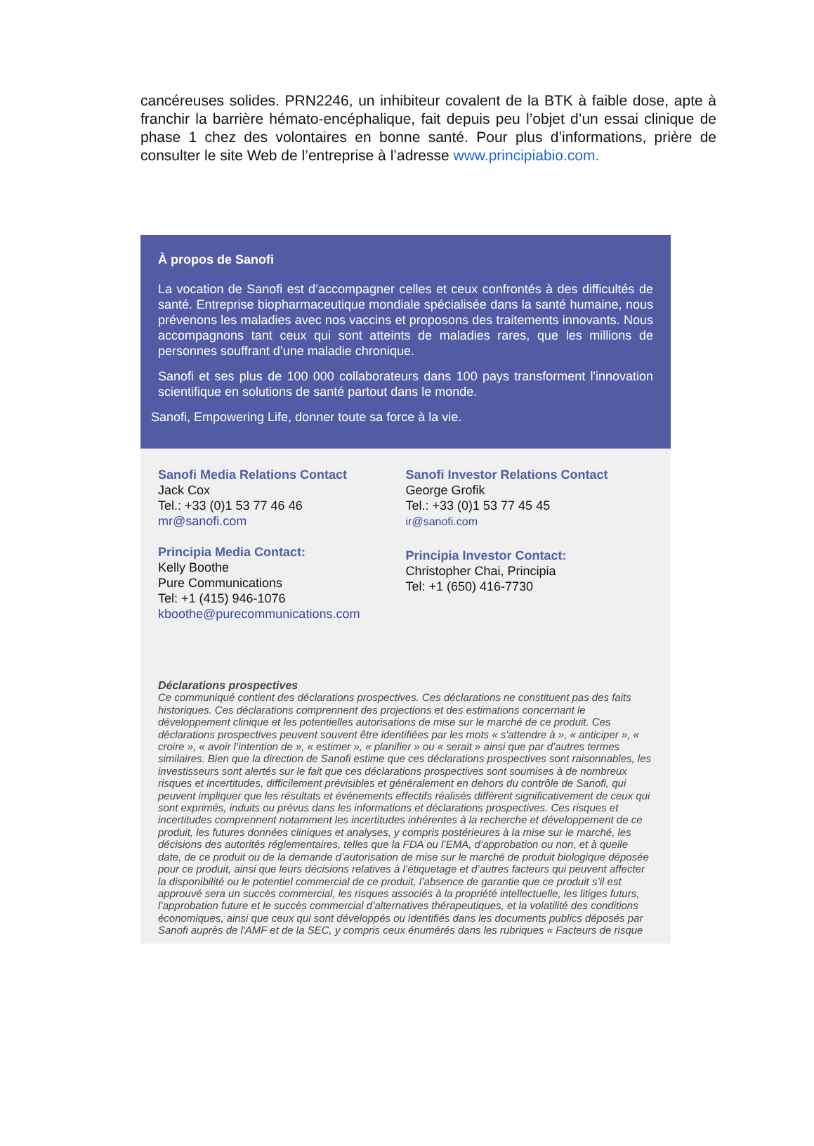cancéreuses solides. PRN2246, un inhibiteur covalent de la BTK à faible dose, apte à franchir la barrière hémato-encéphalique, fait depuis peu l’objet d’un essai clinique de phase 1 chez des volontaires en bonne santé. Pour plus d’informations, prière de consulter le site Web de l’entreprise à l’adresse www.principiabio.com.
À propos de Sanofi
La vocation de Sanofi est d’accompagner celles et ceux confrontés à des difficultés de santé. Entreprise biopharmaceutique mondiale spécialisée dans la santé humaine, nous prévenons les maladies avec nos vaccins et proposons des traitements innovants. Nous accompagnons tant ceux qui sont atteints de maladies rares, que les millions de personnes souffrant d’une maladie chronique.
Sanofi et ses plus de 100 000 collaborateurs dans 100 pays transforment l'innovation scientifique en solutions de santé partout dans le monde.
Sanofi, Empowering Life, donner toute sa force à la vie.
Sanofi Media Relations Contact
Jack Cox
Tel.: +33 (0)1 53 77 46 46
mr@sanofi.com
Principia Media Contact:
Kelly Boothe
Pure Communications
Tel: +1 (415) 946-1076
kboothe@purecommunications.com
Sanofi Investor Relations Contact
George Grofik
Tel.: +33 (0)1 53 77 45 45
ir@sanofi.com
Principia Investor Contact:
Christopher Chai, Principia
Tel: +1 (650) 416-7730
Déclarations prospectives
Ce communiqué contient des déclarations prospectives. Ces déclarations ne constituent pas des faits historiques. Ces déclarations comprennent des projections et des estimations concernant le développement clinique et les potentielles autorisations de mise sur le marché de ce produit. Ces déclarations prospectives peuvent souvent être identifiées par les mots « s'attendre à », « anticiper », « croire », « avoir l’intention de », « estimer », « planifier » ou « serait » ainsi que par d’autres termes similaires. Bien que la direction de Sanofi estime que ces déclarations prospectives sont raisonnables, les investisseurs sont alertés sur le fait que ces déclarations prospectives sont soumises à de nombreux risques et incertitudes, difficilement prévisibles et généralement en dehors du contrôle de Sanofi, qui peuvent impliquer que les résultats et événements effectifs réalisés diffèrent significativement de ceux qui sont exprimés, induits ou prévus dans les informations et déclarations prospectives. Ces risques et incertitudes comprennent notamment les incertitudes inhérentes à la recherche et développement de ce produit, les futures données cliniques et analyses, y compris postérieures à la mise sur le marché, les décisions des autorités réglementaires, telles que la FDA ou l’EMA, d’approbation ou non, et à quelle date, de ce produit ou de la demande d’autorisation de mise sur le marché de produit biologique déposée pour ce produit, ainsi que leurs décisions relatives à l’étiquetage et d’autres facteurs qui peuvent affecter la disponibilité ou le potentiel commercial de ce produit, l’absence de garantie que ce produit s’il est approuvé sera un succès commercial, les risques associés à la propriété intellectuelle, les litiges futurs, l’approbation future et le succès commercial d’alternatives thérapeutiques, et la volatilité des conditions économiques, ainsi que ceux qui sont développés ou identifiés dans les documents publics déposés par Sanofi auprès de l'AMF et de la SEC, y compris ceux énumérés dans les rubriques « Facteurs de risque